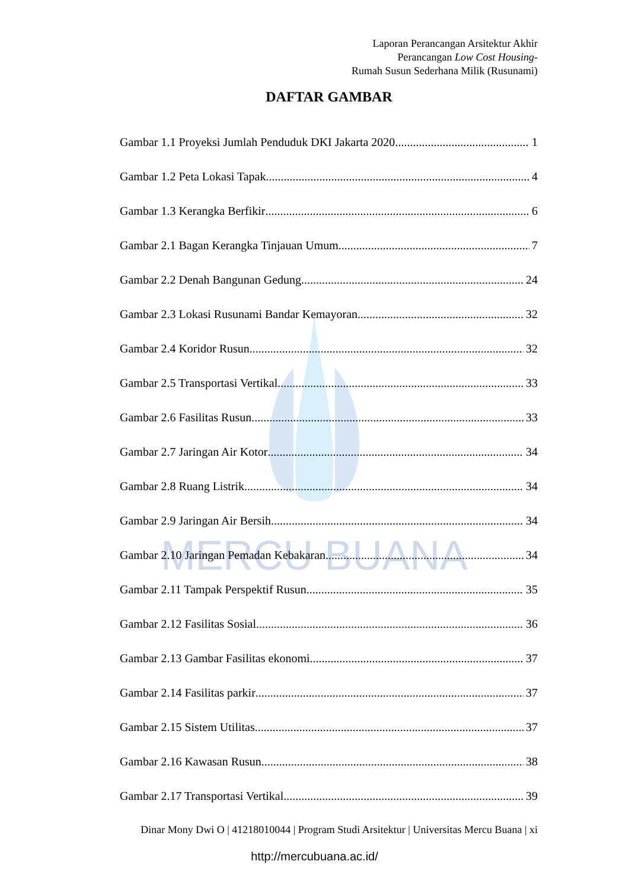MERCU BUANA
Laporan Perancangan Arsitektur Akhir
Perancangan Low Cost Housing-
Rumah Susun Sederhana Milik (Rusunami)
DAFTAR GAMBAR
Gambar 1.1 Proyeksi Jumlah Penduduk DKI Jakarta 2020 1
Gambar 1.2 Peta Lokasi Tapak 4
Gambar 1.3 Kerangka Berfikir 6
Gambar 2.1 Bagan Kerangka Tinjauan Umum 7
Gambar 2.2 Denah Bangunan Gedung 24
Gambar 2.3 Lokasi Rusunami Bandar Kemayoran 32
Gambar 2.4 Koridor Rusun 32
Gambar 2.5 Transportasi Vertikal 33
Gambar 2.6 Fasilitas Rusun 33
Gambar 2.7 Jaringan Air Kotor 34
Gambar 2.8 Ruang Listrik 34
Gambar 2.9 Jaringan Air Bersih 34
Gambar 2.10 Jaringan Pemadan Kebakaran 34
Gambar 2.11 Tampak Perspektif Rusun 35
Gambar 2.12 Fasilitas Sosial 36
Gambar 2.13 Gambar Fasilitas ekonomi 37
Gambar 2.14 Fasilitas parkir 37
Gambar 2.15 Sistem Utilitas 37
Gambar 2.16 Kawasan Rusun 38
Gambar 2.17 Transportasi Vertikal 39
Dinar Mony Dwi O | 41218010044 | Program Studi Arsitektur | Universitas Mercu Buana | xi
http://mercubuana.ac.id/